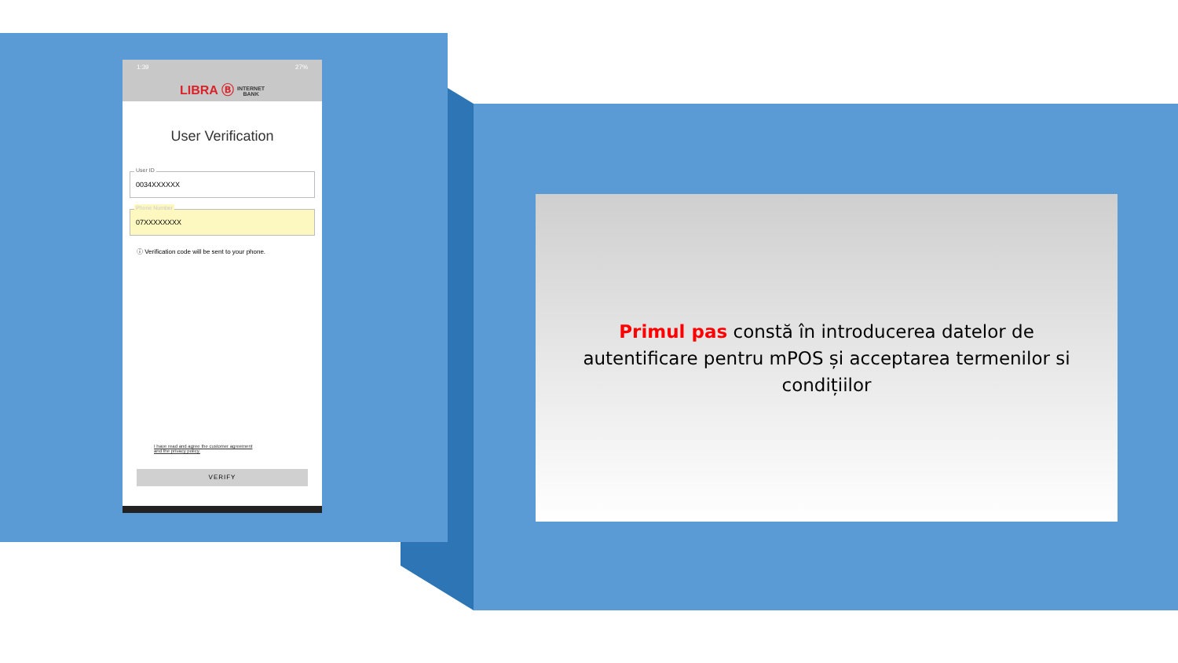1:39 27%
LIBRA Ⓑ INTERNET
BANK
User Verification
User ID
0034XXXXXX
Phone Number
07XXXXXXXX
ⓘ Verification code will be sent to your phone.
I have read and agree the customer agreement
and the privacy policy.
VERIFY
Primul pas constă în introducerea datelor de autentificare pentru mPOS și acceptarea termenilor si condițiilor